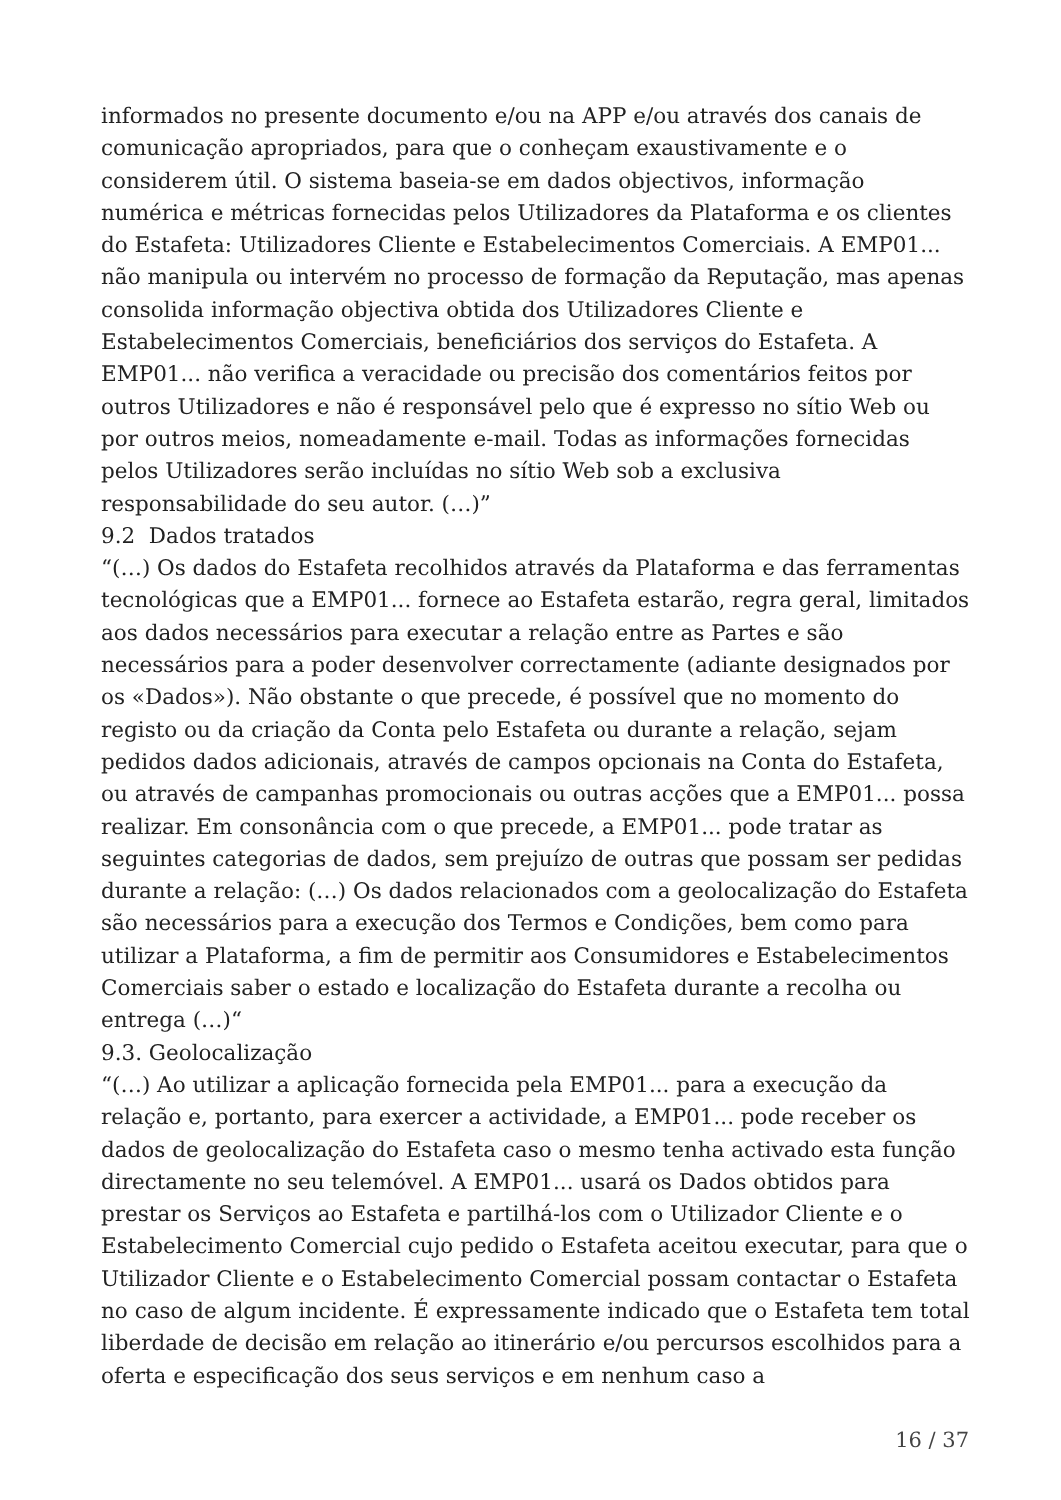informados no presente documento e/ou na APP e/ou através dos canais de comunicação apropriados, para que o conheçam exaustivamente e o considerem útil. O sistema baseia-se em dados objectivos, informação numérica e métricas fornecidas pelos Utilizadores da Plataforma e os clientes do Estafeta: Utilizadores Cliente e Estabelecimentos Comerciais. A EMP01... não manipula ou intervém no processo de formação da Reputação, mas apenas consolida informação objectiva obtida dos Utilizadores Cliente e Estabelecimentos Comerciais, beneficiários dos serviços do Estafeta. A EMP01... não verifica a veracidade ou precisão dos comentários feitos por outros Utilizadores e não é responsável pelo que é expresso no sítio Web ou por outros meios, nomeadamente e-mail. Todas as informações fornecidas pelos Utilizadores serão incluídas no sítio Web sob a exclusiva responsabilidade do seu autor. (…)”
9.2 Dados tratados
“(…) Os dados do Estafeta recolhidos através da Plataforma e das ferramentas tecnológicas que a EMP01... fornece ao Estafeta estarão, regra geral, limitados aos dados necessários para executar a relação entre as Partes e são necessários para a poder desenvolver correctamente (adiante designados por os «Dados»). Não obstante o que precede, é possível que no momento do registo ou da criação da Conta pelo Estafeta ou durante a relação, sejam pedidos dados adicionais, através de campos opcionais na Conta do Estafeta, ou através de campanhas promocionais ou outras acções que a EMP01... possa realizar. Em consonância com o que precede, a EMP01... pode tratar as seguintes categorias de dados, sem prejuízo de outras que possam ser pedidas durante a relação: (…) Os dados relacionados com a geolocalização do Estafeta são necessários para a execução dos Termos e Condições, bem como para utilizar a Plataforma, a fim de permitir aos Consumidores e Estabelecimentos Comerciais saber o estado e localização do Estafeta durante a recolha ou entrega (…)“
9.3. Geolocalização
“(…) Ao utilizar a aplicação fornecida pela EMP01... para a execução da relação e, portanto, para exercer a actividade, a EMP01... pode receber os dados de geolocalização do Estafeta caso o mesmo tenha activado esta função directamente no seu telemóvel. A EMP01... usará os Dados obtidos para prestar os Serviços ao Estafeta e partilhá-los com o Utilizador Cliente e o Estabelecimento Comercial cujo pedido o Estafeta aceitou executar, para que o Utilizador Cliente e o Estabelecimento Comercial possam contactar o Estafeta no caso de algum incidente. É expressamente indicado que o Estafeta tem total liberdade de decisão em relação ao itinerário e/ou percursos escolhidos para a oferta e especificação dos seus serviços e em nenhum caso a
16 / 37